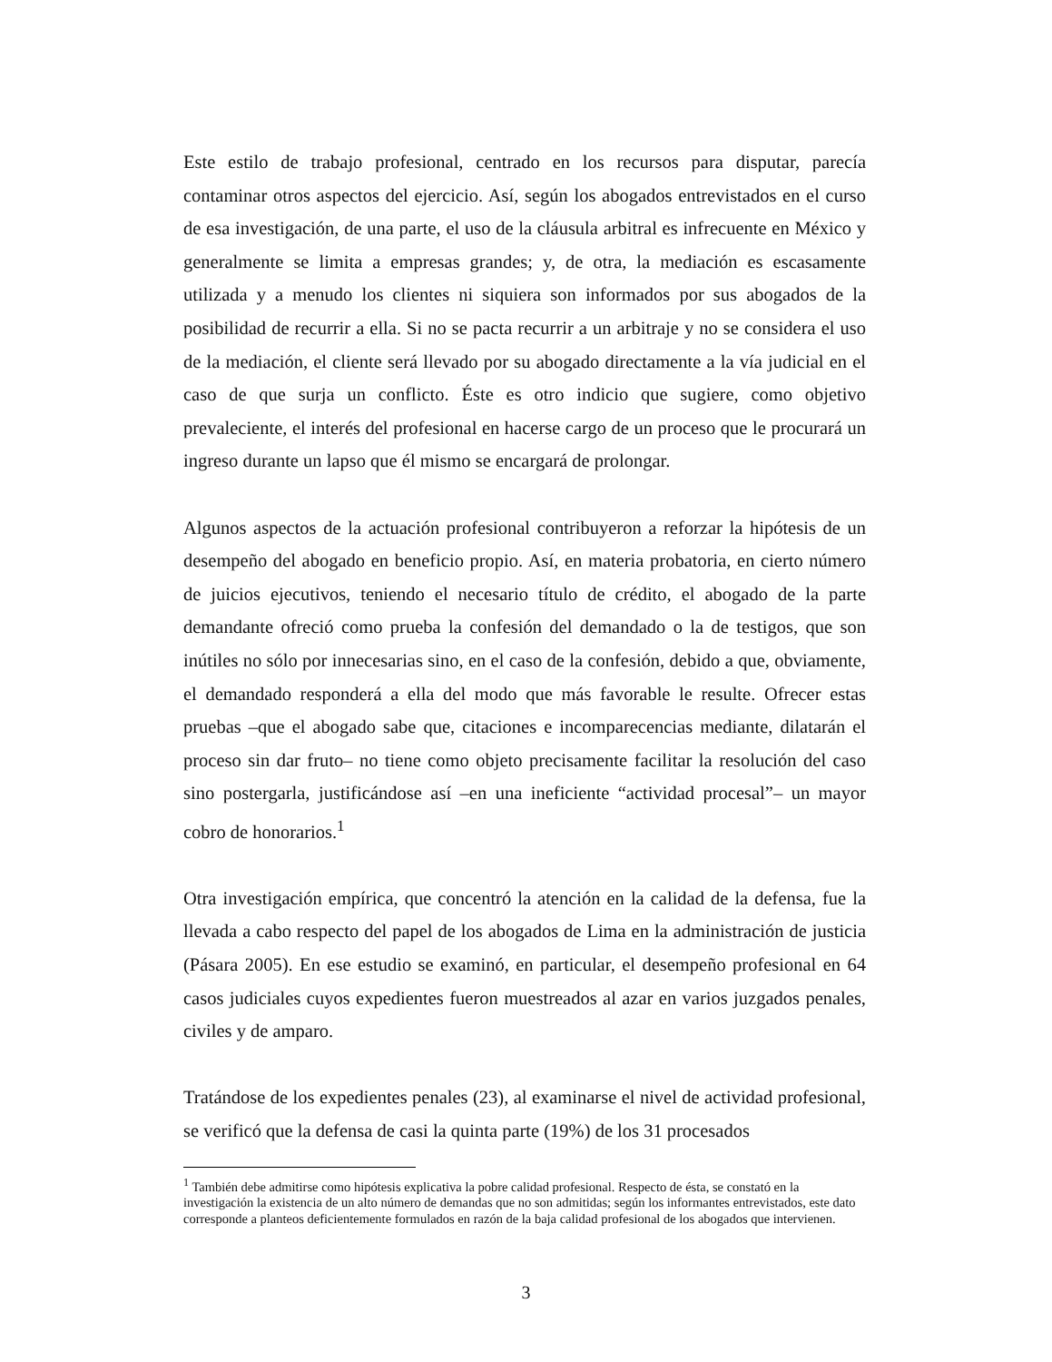Este estilo de trabajo profesional, centrado en los recursos para disputar, parecía contaminar otros aspectos del ejercicio. Así, según los abogados entrevistados en el curso de esa investigación, de una parte, el uso de la cláusula arbitral es infrecuente en México y generalmente se limita a empresas grandes; y, de otra, la mediación es escasamente utilizada y a menudo los clientes ni siquiera son informados por sus abogados de la posibilidad de recurrir a ella. Si no se pacta recurrir a un arbitraje y no se considera el uso de la mediación, el cliente será llevado por su abogado directamente a la vía judicial en el caso de que surja un conflicto. Éste es otro indicio que sugiere, como objetivo prevaleciente, el interés del profesional en hacerse cargo de un proceso que le procurará un ingreso durante un lapso que él mismo se encargará de prolongar.
Algunos aspectos de la actuación profesional contribuyeron a reforzar la hipótesis de un desempeño del abogado en beneficio propio. Así, en materia probatoria, en cierto número de juicios ejecutivos, teniendo el necesario título de crédito, el abogado de la parte demandante ofreció como prueba la confesión del demandado o la de testigos, que son inútiles no sólo por innecesarias sino, en el caso de la confesión, debido a que, obviamente, el demandado responderá a ella del modo que más favorable le resulte. Ofrecer estas pruebas –que el abogado sabe que, citaciones e incomparecencias mediante, dilatarán el proceso sin dar fruto– no tiene como objeto precisamente facilitar la resolución del caso sino postergarla, justificándose así –en una ineficiente “actividad procesal”– un mayor cobro de honorarios.<sup>1</sup>
Otra investigación empírica, que concentró la atención en la calidad de la defensa, fue la llevada a cabo respecto del papel de los abogados de Lima en la administración de justicia (Pásara 2005). En ese estudio se examinó, en particular, el desempeño profesional en 64 casos judiciales cuyos expedientes fueron muestreados al azar en varios juzgados penales, civiles y de amparo.
Tratándose de los expedientes penales (23), al examinarse el nivel de actividad profesional, se verificó que la defensa de casi la quinta parte (19%) de los 31 procesados
<sup>1</sup> También debe admitirse como hipótesis explicativa la pobre calidad profesional. Respecto de ésta, se constató en la investigación la existencia de un alto número de demandas que no son admitidas; según los informantes entrevistados, este dato corresponde a planteos deficientemente formulados en razón de la baja calidad profesional de los abogados que intervienen.
3